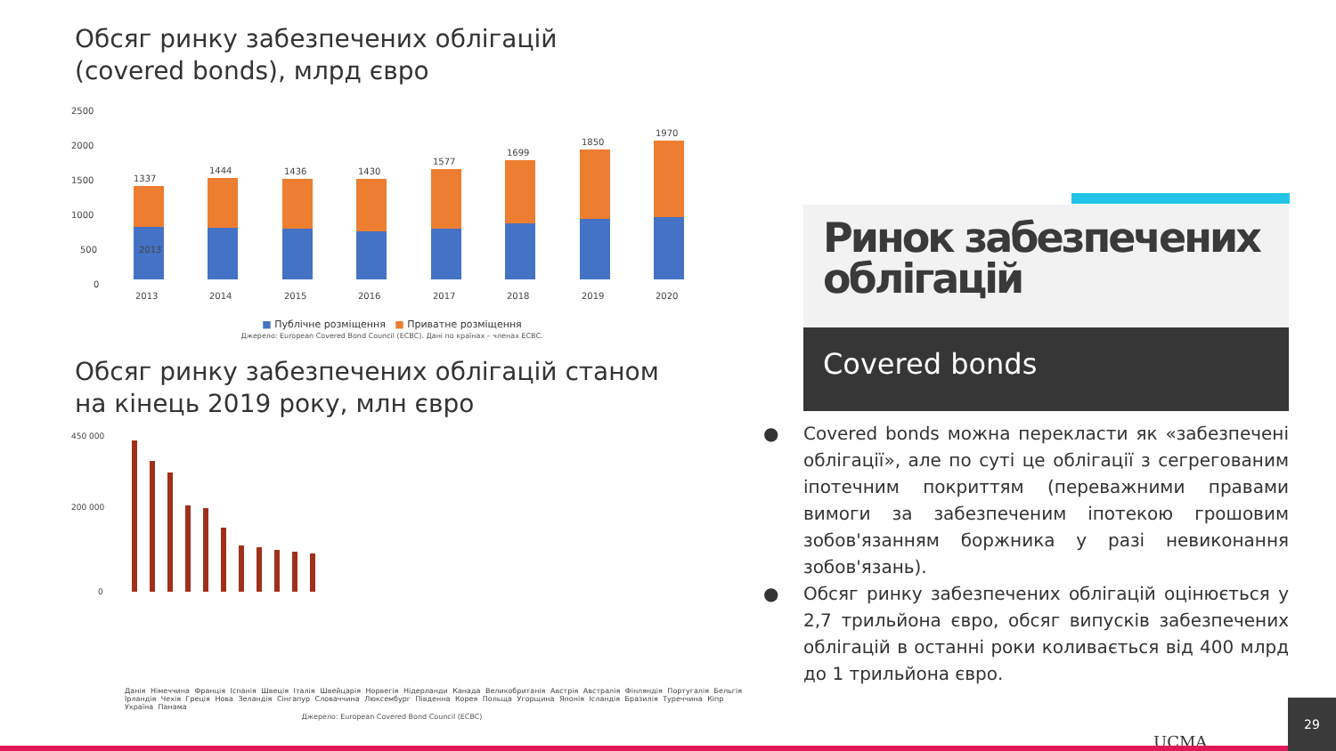Обсяг ринку забезпечених облігацій
(covered bonds), млрд євро
1500
2500
2000
1000
500
0
1337
2013
1444
1436
1430
1577
1699
1850
1970
2013
2014
2015
2016
2017
2018
2019
2020
■ Публічне розміщення ■ Приватне розміщення
Джерело: European Covered Bond Council (ECBC). Дані по країнах – членах ECBC.
Обсяг ринку забезпечених облігацій станом
на кінець 2019 року, млн євро
450 000
200 000
0
Данія Німеччина Франція Іспанія Швеція Італія Швейцарія Норвегія Нідерланди Канада Великобританія Австрія Австралія Фінляндія Португалія Бельгія Ірландія Чехія Греція Нова Зеландія Сінгапур Словаччина Люксембург Південна Корея Польща Угорщина Японія Ісландія Бразилія Туреччина Кіпр Україна Панама
Джерело: European Covered Bond Council (ECBC)
Ринок забезпечених облігацій
Covered bonds
● Covered bonds можна перекласти як «забезпечені облігації», але по суті це облігації з сегрегованим іпотечним покриттям (переважними правами вимоги за забезпеченим іпотекою грошовим зобов'язанням боржника у разі невиконання зобов'язань).
● Обсяг ринку забезпечених облігацій оцінюється у 2,7 трильйона євро, обсяг випусків забезпечених облігацій в останні роки коливається від 400 млрд до 1 трильйона євро.
UCMA 29